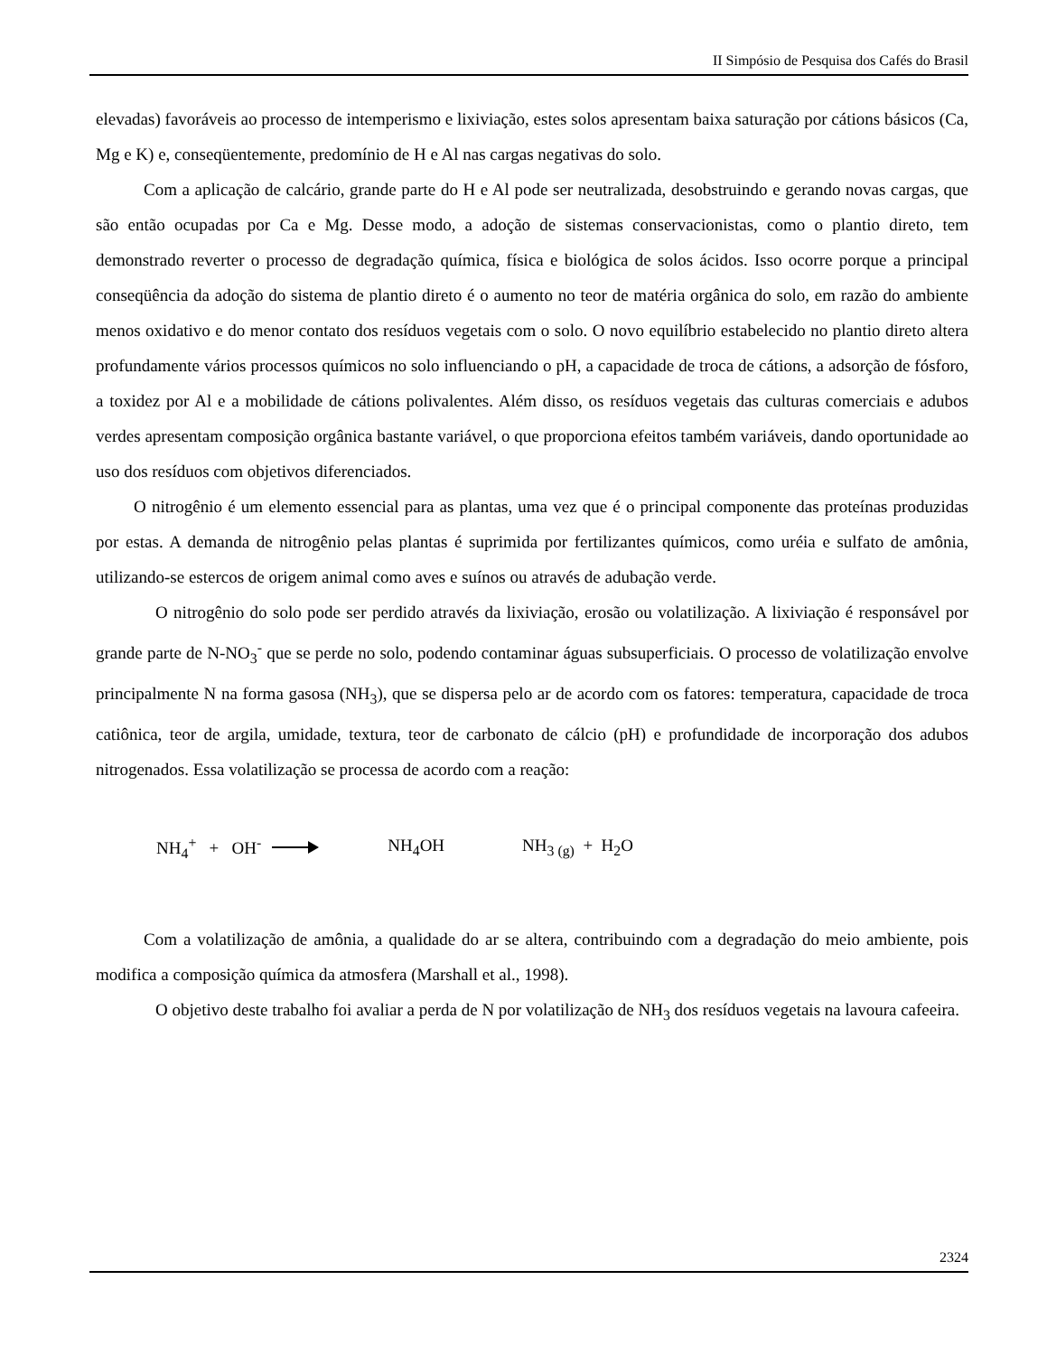II Simpósio de Pesquisa dos Cafés do Brasil
elevadas) favoráveis ao processo de intemperismo e lixiviação, estes solos apresentam baixa saturação por cátions básicos (Ca, Mg e K) e, conseqüentemente, predomínio de H e Al nas cargas negativas do solo.
Com a aplicação de calcário, grande parte do H e Al pode ser neutralizada, desobstruindo e gerando novas cargas, que são então ocupadas por Ca e Mg. Desse modo, a adoção de sistemas conservacionistas, como o plantio direto, tem demonstrado reverter o processo de degradação química, física e biológica de solos ácidos. Isso ocorre porque a principal conseqüência da adoção do sistema de plantio direto é o aumento no teor de matéria orgânica do solo, em razão do ambiente menos oxidativo e do menor contato dos resíduos vegetais com o solo. O novo equilíbrio estabelecido no plantio direto altera profundamente vários processos químicos no solo influenciando o pH, a capacidade de troca de cátions, a adsorção de fósforo, a toxidez por Al e a mobilidade de cátions polivalentes. Além disso, os resíduos vegetais das culturas comerciais e adubos verdes apresentam composição orgânica bastante variável, o que proporciona efeitos também variáveis, dando oportunidade ao uso dos resíduos com objetivos diferenciados.
O nitrogênio é um elemento essencial para as plantas, uma vez que é o principal componente das proteínas produzidas por estas. A demanda de nitrogênio pelas plantas é suprimida por fertilizantes químicos, como uréia e sulfato de amônia, utilizando-se estercos de origem animal como aves e suínos ou através de adubação verde.
O nitrogênio do solo pode ser perdido através da lixiviação, erosão ou volatilização. A lixiviação é responsável por grande parte de N-NO<sub>3</sub><sup>-</sup> que se perde no solo, podendo contaminar águas subsuperficiais. O processo de volatilização envolve principalmente N na forma gasosa (NH<sub>3</sub>), que se dispersa pelo ar de acordo com os fatores: temperatura, capacidade de troca catiônica, teor de argila, umidade, textura, teor de carbonato de cálcio (pH) e profundidade de incorporação dos adubos nitrogenados. Essa volatilização se processa de acordo com a reação:
NH<sub>4</sub><sup>+</sup> + OH<sup>-</sup> NH<sub>4</sub>OH NH<sub>3 (g)</sub> + H<sub>2</sub>O
Com a volatilização de amônia, a qualidade do ar se altera, contribuindo com a degradação do meio ambiente, pois modifica a composição química da atmosfera (Marshall et al., 1998).
O objetivo deste trabalho foi avaliar a perda de N por volatilização de NH<sub>3</sub> dos resíduos vegetais na lavoura cafeeira.
2324